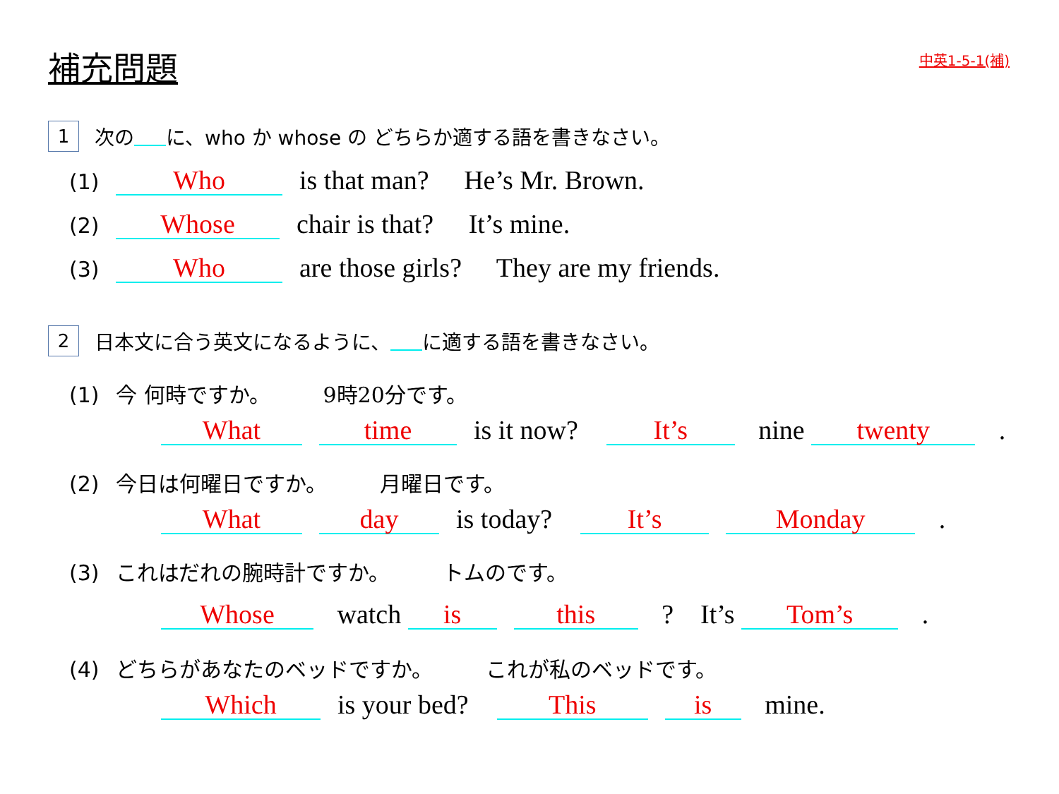補充問題
中英1-5-1(補)
1 次の に、who か whose の どちらか適する語を書きなさい。
(1) Who is that man? He’s Mr. Brown.
(2) Whose chair is that? It’s mine.
(3) Who are those girls? They are my friends.
2 日本文に合う英文になるように、 に適する語を書きなさい。
(1) 今 何時ですか。　　　9時20分です。
What time is it now? It’s nine twenty .
(2) 今日は何曜日ですか。　　　月曜日です。
What day is today? It’s Monday .
(3) これはだれの腕時計ですか。　　　トムのです。
Whose watch is this ?　It’s Tom’s .
(4) どちらがあなたのベッドですか。　　　これが私のベッドです。
Which is your bed? This is mine.